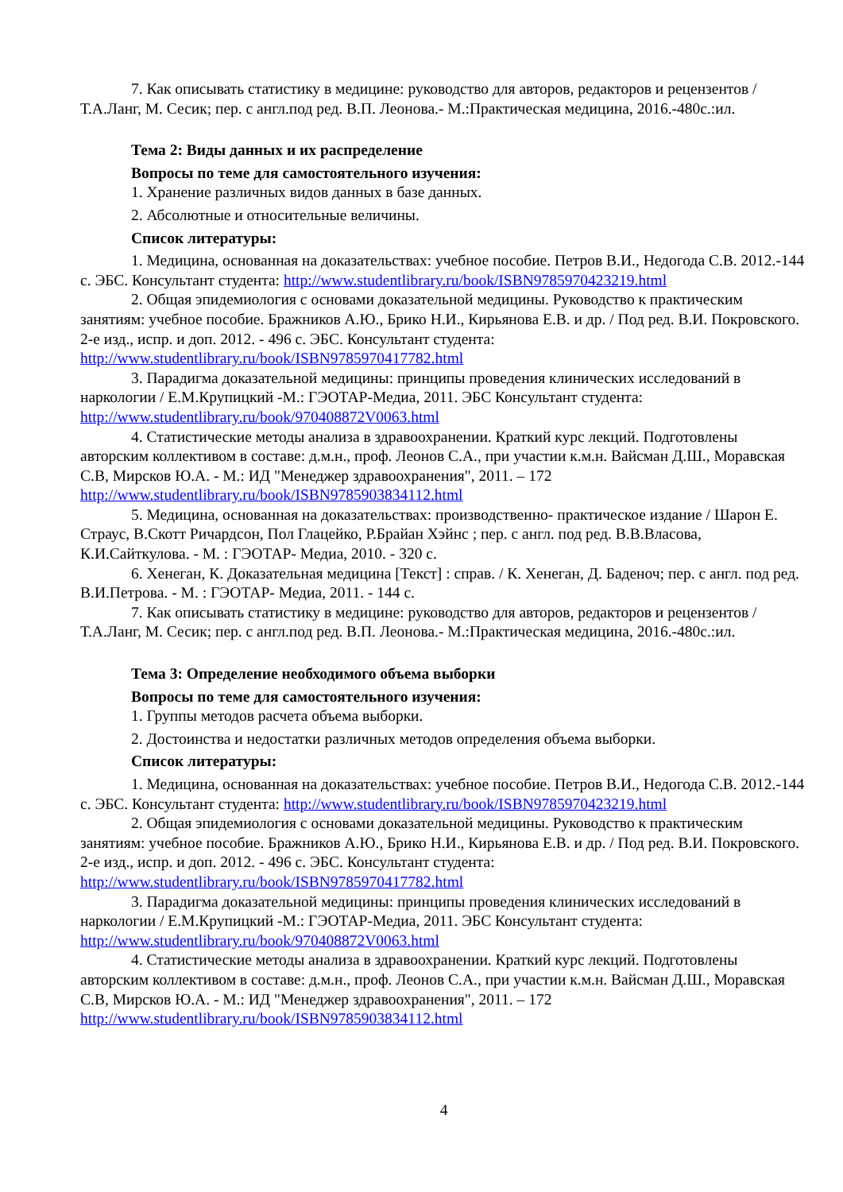7. Как описывать статистику в медицине: руководство для авторов, редакторов и рецензентов /Т.А.Ланг, М. Сесик; пер. с англ.под ред. В.П. Леонова.- М.:Практическая медицина, 2016.-480с.:ил.
Тема 2: Виды данных и их распределение
Вопросы по теме для самостоятельного изучения:
1. Хранение различных видов данных в базе данных.
2. Абсолютные и относительные величины.
Список литературы:
1. Медицина, основанная на доказательствах: учебное пособие. Петров В.И., Недогода С.В. 2012.-144 с. ЭБС. Консультант студента: http://www.studentlibrary.ru/book/ISBN9785970423219.html
2. Общая эпидемиология с основами доказательной медицины. Руководство к практическим занятиям: учебное пособие. Бражников А.Ю., Брико Н.И., Кирьянова Е.В. и др. / Под ред. В.И. Покровского. 2-е изд., испр. и доп. 2012. - 496 с. ЭБС. Консультант студента: http://www.studentlibrary.ru/book/ISBN9785970417782.html
3. Парадигма доказательной медицины: принципы проведения клинических исследований в наркологии / Е.М.Крупицкий -М.: ГЭОТАР-Медиа, 2011. ЭБС Консультант студента: http://www.studentlibrary.ru/book/970408872V0063.html
4. Статистические методы анализа в здравоохранении. Краткий курс лекций. Подготовлены авторским коллективом в составе: д.м.н., проф. Леонов С.А., при участии к.м.н. Вайсман Д.Ш., Моравская С.В, Мирсков Ю.А. - М.: ИД "Менеджер здравоохранения", 2011. – 172 http://www.studentlibrary.ru/book/ISBN9785903834112.html
5. Медицина, основанная на доказательствах: производственно- практическое издание / Шарон Е. Страус, В.Скотт Ричардсон, Пол Глацейко, Р.Брайан Хэйнс ; пер. с англ. под ред. В.В.Власова, К.И.Сайткулова. - М. : ГЭОТАР- Медиа, 2010. - 320 с.
6. Хенеган, К. Доказательная медицина [Текст] : справ. / К. Хенеган, Д. Баденоч; пер. с англ. под ред. В.И.Петрова. - М. : ГЭОТАР- Медиа, 2011. - 144 с.
7. Как описывать статистику в медицине: руководство для авторов, редакторов и рецензентов /Т.А.Ланг, М. Сесик; пер. с англ.под ред. В.П. Леонова.- М.:Практическая медицина, 2016.-480с.:ил.
Тема 3: Определение необходимого объема выборки
Вопросы по теме для самостоятельного изучения:
1. Группы методов расчета объема выборки.
2. Достоинства и недостатки различных методов определения объема выборки.
Список литературы:
1. Медицина, основанная на доказательствах: учебное пособие. Петров В.И., Недогода С.В. 2012.-144 с. ЭБС. Консультант студента: http://www.studentlibrary.ru/book/ISBN9785970423219.html
2. Общая эпидемиология с основами доказательной медицины. Руководство к практическим занятиям: учебное пособие. Бражников А.Ю., Брико Н.И., Кирьянова Е.В. и др. / Под ред. В.И. Покровского. 2-е изд., испр. и доп. 2012. - 496 с. ЭБС. Консультант студента: http://www.studentlibrary.ru/book/ISBN9785970417782.html
3. Парадигма доказательной медицины: принципы проведения клинических исследований в наркологии / Е.М.Крупицкий -М.: ГЭОТАР-Медиа, 2011. ЭБС Консультант студента: http://www.studentlibrary.ru/book/970408872V0063.html
4. Статистические методы анализа в здравоохранении. Краткий курс лекций. Подготовлены авторским коллективом в составе: д.м.н., проф. Леонов С.А., при участии к.м.н. Вайсман Д.Ш., Моравская С.В, Мирсков Ю.А. - М.: ИД "Менеджер здравоохранения", 2011. – 172 http://www.studentlibrary.ru/book/ISBN9785903834112.html
4